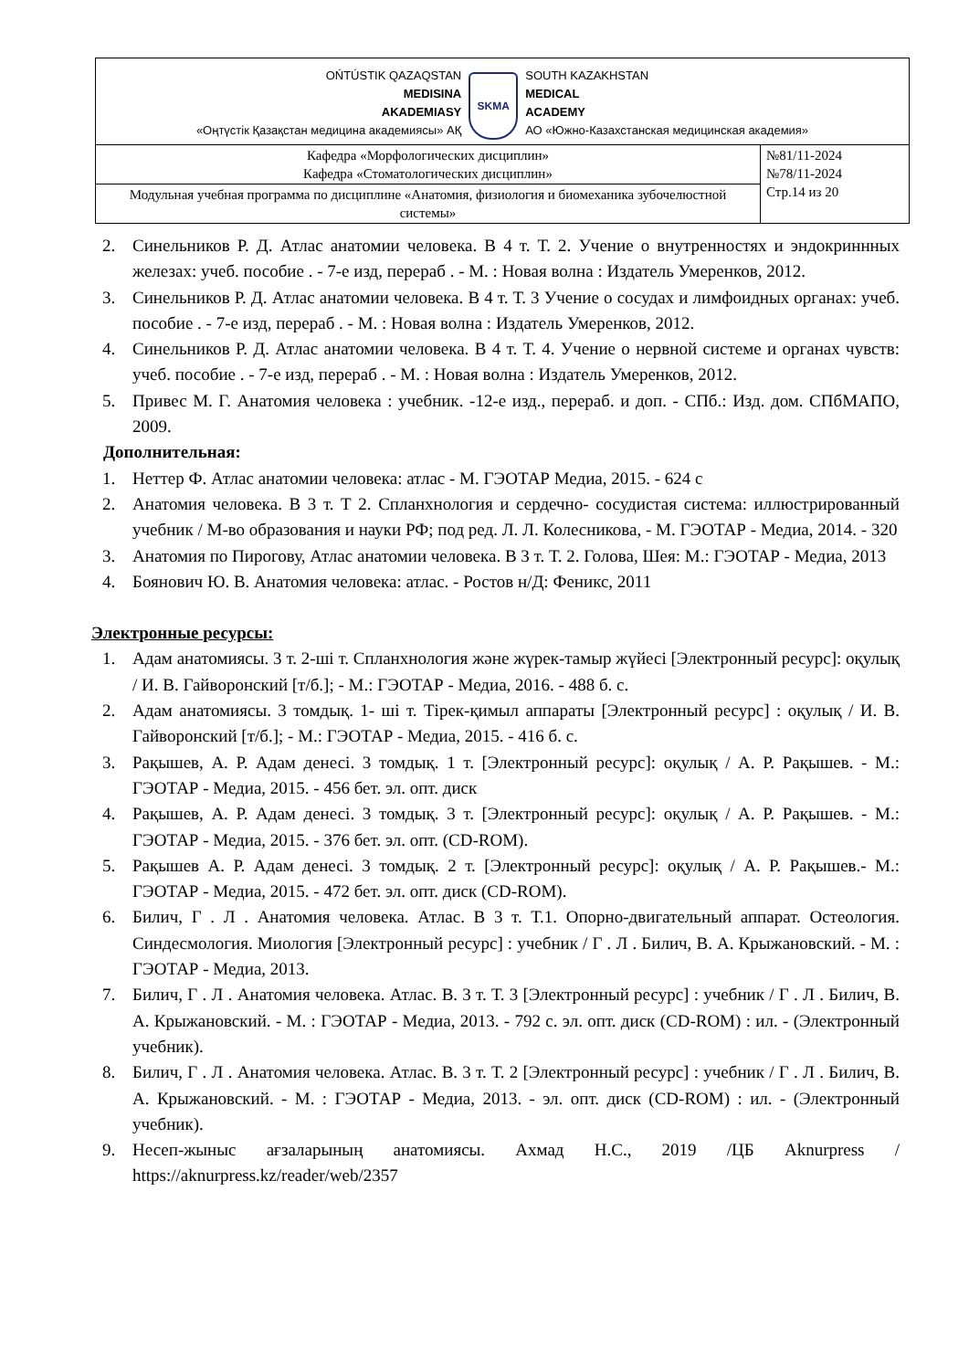| OŃTÚSTIK QAZAQSTAN MEDISINA AKADEMIASY «Оңтүстік Қазақстан медицина академиясы» АҚ SKMA SOUTH KAZAKHSTAN MEDICAL ACADEMY АО «Южно-Казахстанская медицинская академия» | |
| Кафедра «Морфологических дисциплин» Кафедра «Стоматологических дисциплин» | №81/11-2024 №78/11-2024 Стр.14 из 20 |
| Модульная учебная программа по дисциплине «Анатомия, физиология и биомеханика зубочелюстной системы» | |
2. Синельников Р. Д. Атлас анатомии человека. В 4 т. Т. 2. Учение о внутренностях и эндокриннных железах: учеб. пособие . - 7-е изд, перераб . - М. : Новая волна : Издатель Умеренков, 2012.
3. Синельников Р. Д. Атлас анатомии человека. В 4 т. Т. 3 Учение о сосудах и лимфоидных органах: учеб. пособие . - 7-е изд, перераб . - М. : Новая волна : Издатель Умеренков, 2012.
4. Синельников Р. Д. Атлас анатомии человека. В 4 т. Т. 4. Учение о нервной системе и органах чувств: учеб. пособие . - 7-е изд, перераб . - М. : Новая волна : Издатель Умеренков, 2012.
5. Привес М. Г. Анатомия человека : учебник. -12-е изд., перераб. и доп. - СПб.: Изд. дом. СПбМАПО, 2009.
Дополнительная:
1. Неттер Ф. Атлас анатомии человека: атлас - М. ГЭОТАР Медиа, 2015. - 624 с
2. Анатомия человека. В 3 т. Т 2. Спланхнология и сердечно- сосудистая система: иллюстрированный учебник / М-во образования и науки РФ; под ред. Л. Л. Колесникова, - М. ГЭОТАР - Медиа, 2014. - 320
3. Анатомия по Пирогову, Атлас анатомии человека. В 3 т. Т. 2. Голова, Шея: М.: ГЭОТАР - Медиа, 2013
4. Боянович Ю. В. Анатомия человека: атлас. - Ростов н/Д: Феникс, 2011
Электронные ресурсы:
1. Адам анатомиясы. 3 т. 2-ші т. Спланхнология және жүрек-тамыр жүйесі [Электронный ресурс]: оқулық / И. В. Гайворонский [т/б.]; - М.: ГЭОТАР - Медиа, 2016. - 488 б. с.
2. Адам анатомиясы. 3 томдық. 1- ші т. Тірек-қимыл аппараты [Электронный ресурс] : оқулық / И. В. Гайворонский [т/б.]; - М.: ГЭОТАР - Медиа, 2015. - 416 б. с.
3. Рақышев, А. Р. Адам денесі. 3 томдық. 1 т. [Электронный ресурс]: оқулық / А. Р. Рақышев. - М.: ГЭОТАР - Медиа, 2015. - 456 бет. эл. опт. диск
4. Рақышев, А. Р. Адам денесі. 3 томдық. 3 т. [Электронный ресурс]: оқулық / А. Р. Рақышев. - М.: ГЭОТАР - Медиа, 2015. - 376 бет. эл. опт. (CD-ROM).
5. Рақышев А. Р. Адам денесі. 3 томдық. 2 т. [Электронный ресурс]: оқулық / А. Р. Рақышев.- М.: ГЭОТАР - Медиа, 2015. - 472 бет. эл. опт. диск (CD-ROM).
6. Билич, Г . Л . Анатомия человека. Атлас. В 3 т. Т.1. Опорно-двигательный аппарат. Остеология. Синдесмология. Миология [Электронный ресурс] : учебник / Г . Л . Билич, В. А. Крыжановский. - М. : ГЭОТАР - Медиа, 2013.
7. Билич, Г . Л . Анатомия человека. Атлас. В. 3 т. Т. 3 [Электронный ресурс] : учебник / Г . Л . Билич, В. А. Крыжановский. - М. : ГЭОТАР - Медиа, 2013. - 792 с. эл. опт. диск (CD-ROM) : ил. - (Электронный учебник).
8. Билич, Г . Л . Анатомия человека. Атлас. В. 3 т. Т. 2 [Электронный ресурс] : учебник / Г . Л . Билич, В. А. Крыжановский. - М. : ГЭОТАР - Медиа, 2013. - эл. опт. диск (CD-ROM) : ил. - (Электронный учебник).
9. Несеп-жыныс ағзаларының анатомиясы. Ахмад Н.С., 2019 /ЦБ Aknurpress / https://aknurpress.kz/reader/web/2357